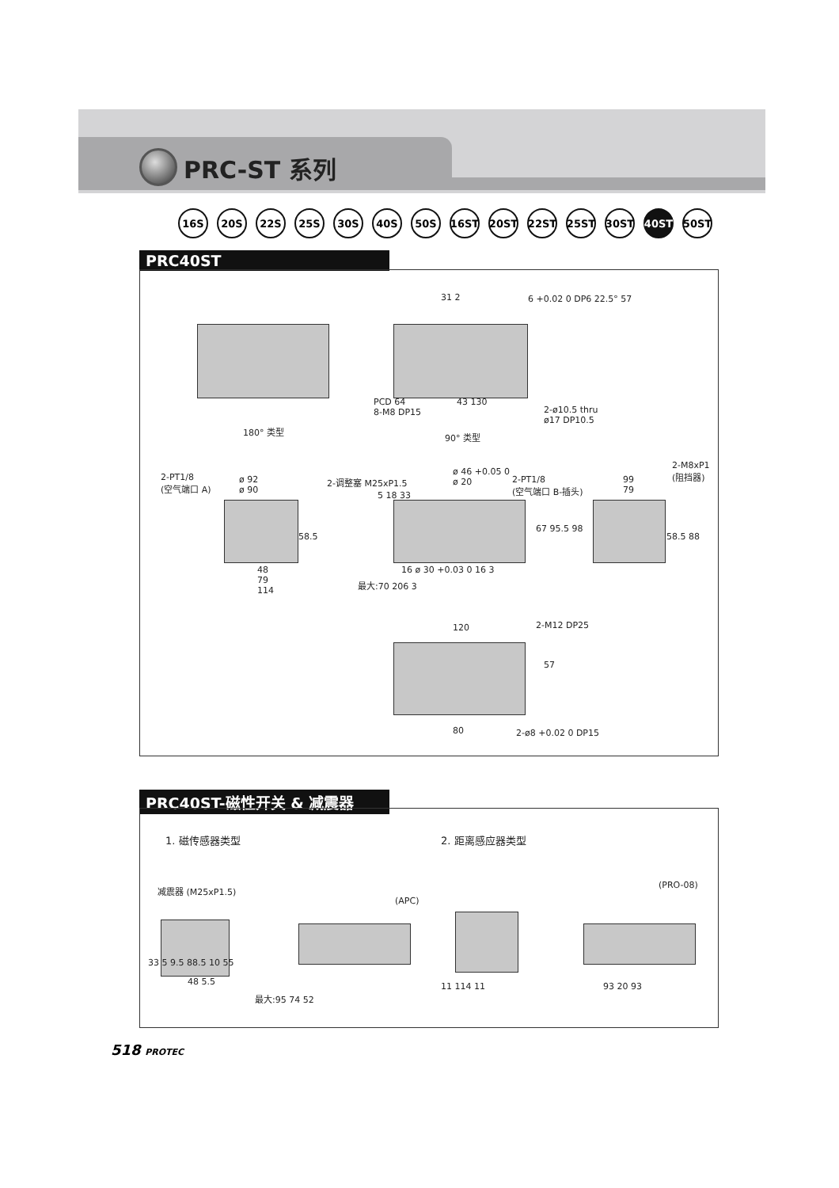PRC-ST 系列
16S 20S 22S 25S 30S 40S 50S 16ST 20ST 22ST 25ST 30ST 40ST 50ST
PRC40ST
180° 类型
90° 类型
31 2 6 +0.02 0 DP6 22.5° 57
PCD 64
8-M8 DP15
43 130
2-ø10.5 thru
ø17 DP10.5
2-PT1/8
(空气端口 A)
ø 92
ø 90
2-调整塞 M25xP1.5
ø 46 +0.05 0
ø 20
2-PT1/8
(空气端口 B-插头)
99
79
2-M8xP1
(阻挡器)
5 18 33
67 95.5 98
58.5 58.5 88
48
79
114
16 ø 30 +0.03 0 16 3
最大:70 206 3
120 2-M12 DP25
57
80 2-ø8 +0.02 0 DP15
PRC40ST-磁性开关 & 减震器
1. 磁传感器类型 2. 距离感应器类型
减震器 (M25xP1.5)
(APC)
(PRO-08)
33 5 9.5 88.5 10 55
48 5.5 11 114 11 93 20 93
最大:95 74 52
518 PROTEC